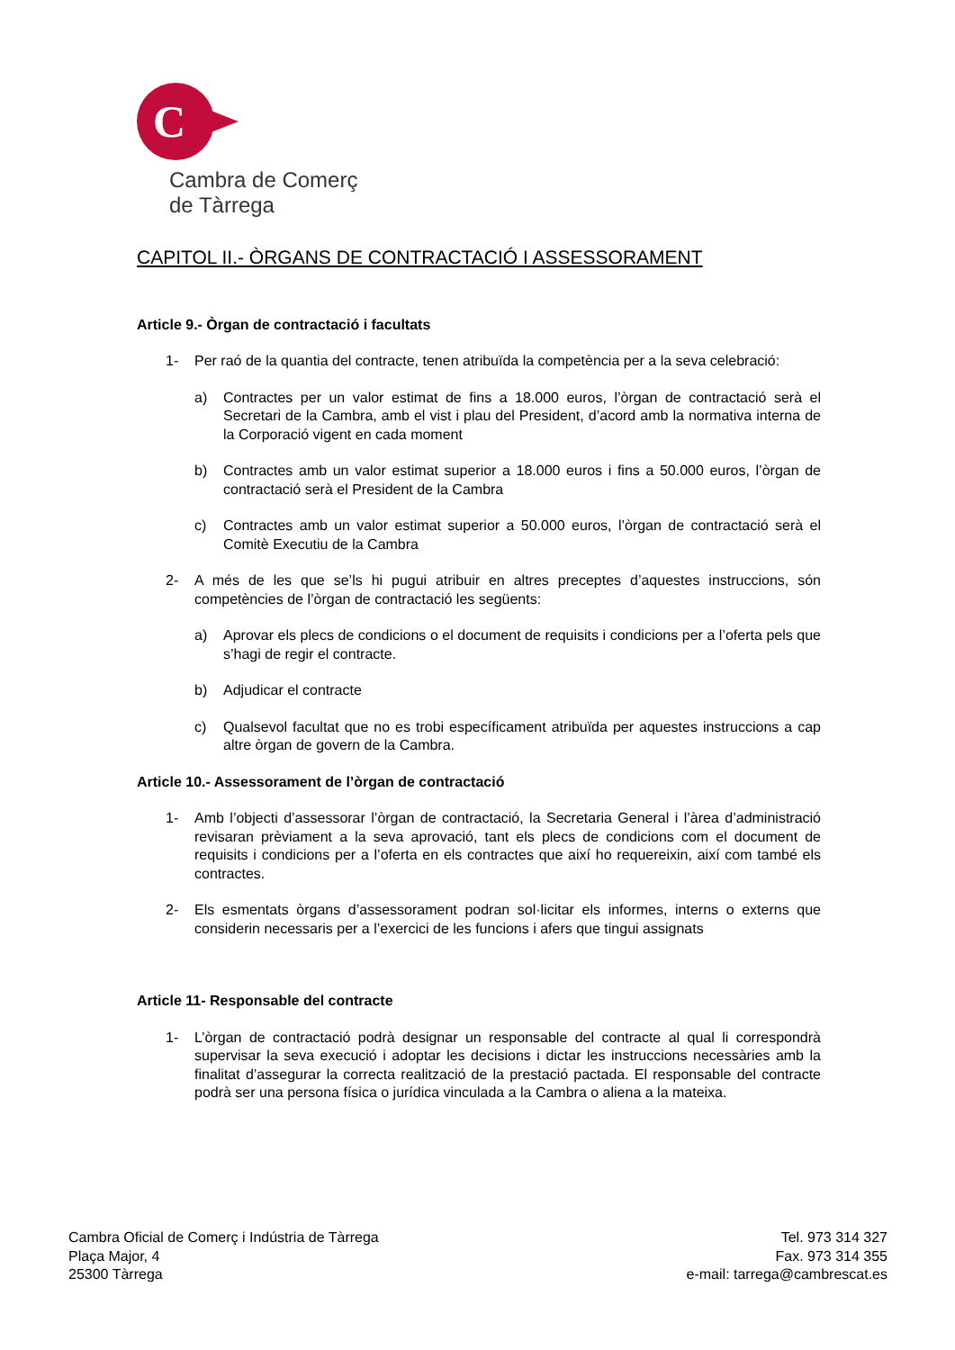C
Cambra de Comerç
de Tàrrega
CAPITOL II.- ÒRGANS DE CONTRACTACIÓ I ASSESSORAMENT
Article 9.- Òrgan de contractació i facultats
1- Per raó de la quantia del contracte, tenen atribuïda la competència per a la seva celebració:
a) Contractes per un valor estimat de fins a 18.000 euros, l’òrgan de contractació serà el Secretari de la Cambra, amb el vist i plau del President, d’acord amb la normativa interna de la Corporació vigent en cada moment
b) Contractes amb un valor estimat superior a 18.000 euros i fins a 50.000 euros, l’òrgan de contractació serà el President de la Cambra
c) Contractes amb un valor estimat superior a 50.000 euros, l’òrgan de contractació serà el Comitè Executiu de la Cambra
2- A més de les que se’ls hi pugui atribuir en altres preceptes d’aquestes instruccions, són competències de l’òrgan de contractació les següents:
a) Aprovar els plecs de condicions o el document de requisits i condicions per a l’oferta pels que s’hagi de regir el contracte.
b) Adjudicar el contracte
c) Qualsevol facultat que no es trobi específicament atribuïda per aquestes instruccions a cap altre òrgan de govern de la Cambra.
Article 10.- Assessorament de l’òrgan de contractació
1- Amb l’objecti d’assessorar l’òrgan de contractació, la Secretaria General i l’àrea d’administració revisaran prèviament a la seva aprovació, tant els plecs de condicions com el document de requisits i condicions per a l’oferta en els contractes que així ho requereixin, així com també els contractes.
2- Els esmentats òrgans d’assessorament podran sol·licitar els informes, interns o externs que considerin necessaris per a l’exercici de les funcions i afers que tingui assignats
Article 11- Responsable del contracte
1- L’òrgan de contractació podrà designar un responsable del contracte al qual li correspondrà supervisar la seva execució i adoptar les decisions i dictar les instruccions necessàries amb la finalitat d’assegurar la correcta realització de la prestació pactada. El responsable del contracte podrà ser una persona física o jurídica vinculada a la Cambra o aliena a la mateixa.
Cambra Oficial de Comerç i Indústria de Tàrrega
Plaça Major, 4
25300 Tàrrega
Tel. 973 314 327
Fax. 973 314 355
e-mail: tarrega@cambrescat.es